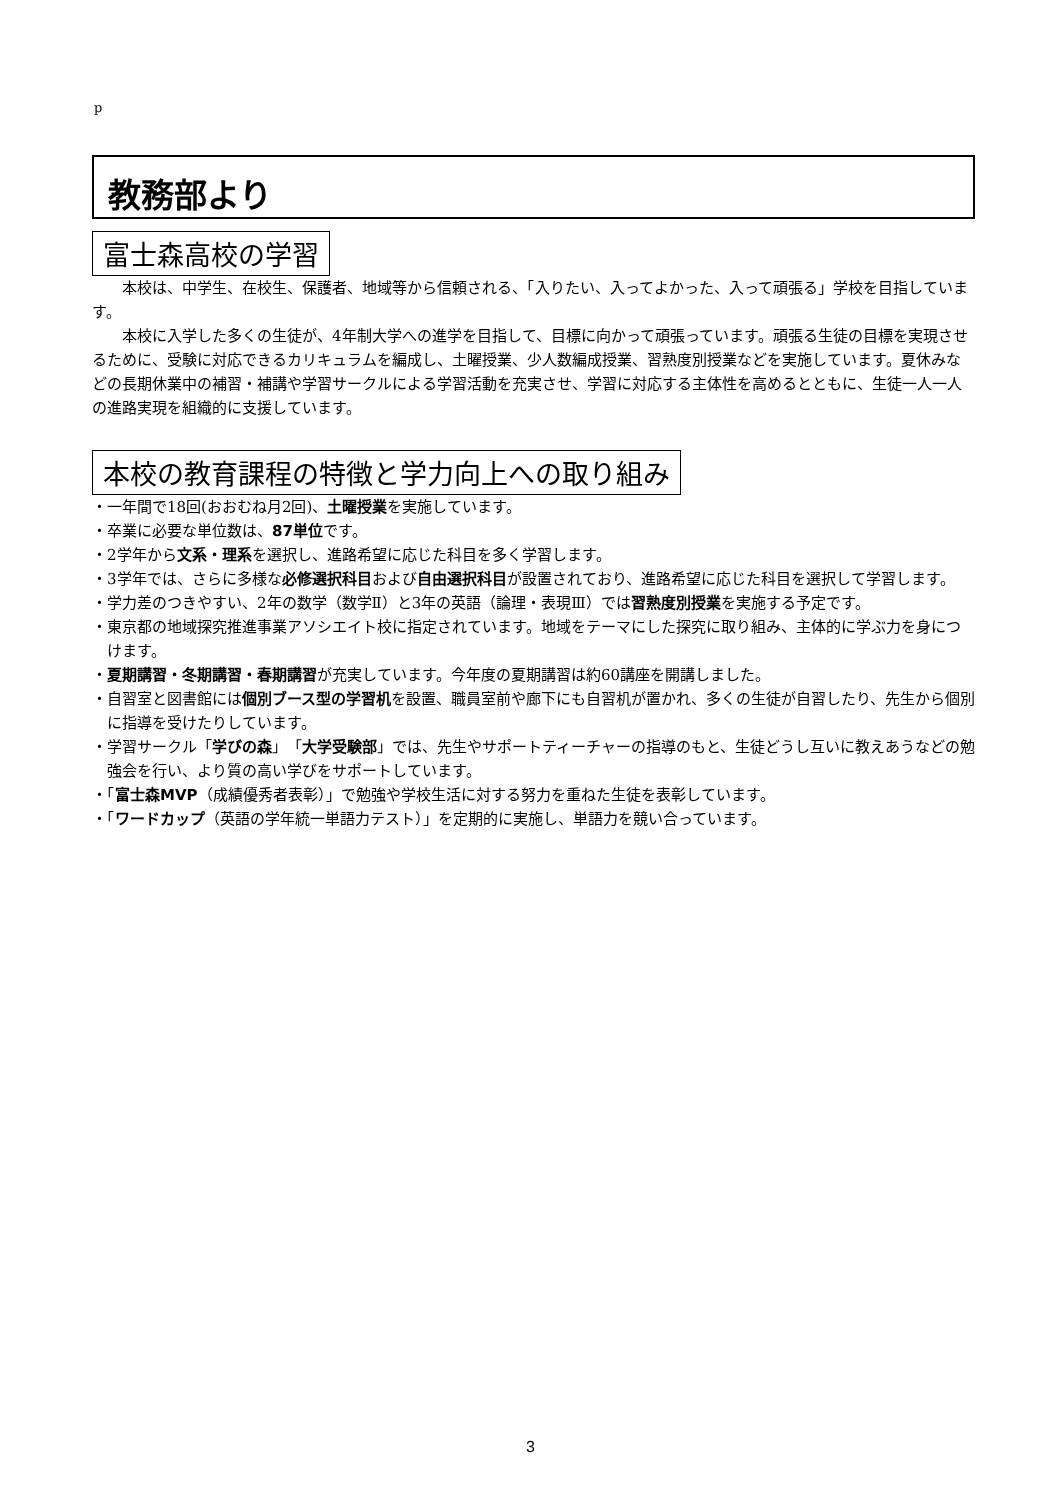p
教務部より
富士森高校の学習
本校は、中学生、在校生、保護者、地域等から信頼される、「入りたい、入ってよかった、入って頑張る」学校を目指しています。
本校に入学した多くの生徒が、4年制大学への進学を目指して、目標に向かって頑張っています。頑張る生徒の目標を実現させるために、受験に対応できるカリキュラムを編成し、土曜授業、少人数編成授業、習熟度別授業などを実施しています。夏休みなどの長期休業中の補習・補講や学習サークルによる学習活動を充実させ、学習に対応する主体性を高めるとともに、生徒一人一人の進路実現を組織的に支援しています。
本校の教育課程の特徴と学力向上への取り組み
・一年間で18回(おおむね月2回)、土曜授業を実施しています。
・卒業に必要な単位数は、87単位です。
・2学年から文系・理系を選択し、進路希望に応じた科目を多く学習します。
・3学年では、さらに多様な必修選択科目および自由選択科目が設置されており、進路希望に応じた科目を選択して学習します。
・学力差のつきやすい、2年の数学（数学Ⅱ）と3年の英語（論理・表現Ⅲ）では習熟度別授業を実施する予定です。
・東京都の地域探究推進事業アソシエイト校に指定されています。地域をテーマにした探究に取り組み、主体的に学ぶ力を身につけます。
・夏期講習・冬期講習・春期講習が充実しています。今年度の夏期講習は約60講座を開講しました。
・自習室と図書館には個別ブース型の学習机を設置、職員室前や廊下にも自習机が置かれ、多くの生徒が自習したり、先生から個別に指導を受けたりしています。
・学習サークル「学びの森」「大学受験部」では、先生やサポートティーチャーの指導のもと、生徒どうし互いに教えあうなどの勉強会を行い、より質の高い学びをサポートしています。
・「富士森MVP（成績優秀者表彰）」で勉強や学校生活に対する努力を重ねた生徒を表彰しています。
・「ワードカップ（英語の学年統一単語力テスト）」を定期的に実施し、単語力を競い合っています。
3